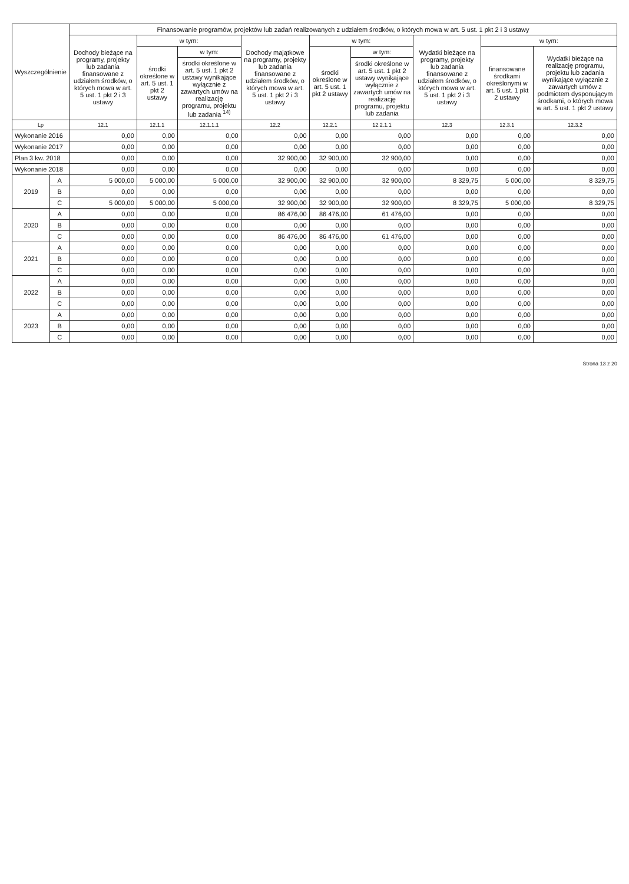| Wyszczególnienie | | Finansowanie programów, projektów lub zadań realizowanych z udziałem środków, o których mowa w art. 5 ust. 1 pkt 2 i 3 ustawy | | | | | | | | |
| --- | --- | --- | --- | --- | --- | --- | --- | --- | --- | --- |
| | | Dochody bieżące na programy, projekty lub zadania finansowane z udziałem środków, o których mowa w art. 5 ust. 1 pkt 2 i 3 ustawy | w tym: | | Dochody majątkowe na programy, projekty lub zadania finansowane z udziałem środków, o których mowa w art. 5 ust. 1 pkt 2 i 3 ustawy | w tym: | | Wydatki bieżące na programy, projekty lub zadania finansowane z udziałem środków, o których mowa w art. 5 ust. 1 pkt 2 i 3 ustawy | w tym: | |
| | | | środki określone w art. 5 ust. 1 pkt 2 ustawy | w tym: | | środki określone w art. 5 ust. 1 pkt 2 ustawy | w tym: | | finansowane środkami określonymi w art. 5 ust. 1 pkt 2 ustawy | Wydatki bieżące na realizację programu, projektu lub zadania wynikające wyłącznie z zawartych umów z podmiotem dysponującym środkami, o których mowa w art. 5 ust. 1 pkt 2 ustawy |
| | | | | środki określone w art. 5 ust. 1 pkt 2 ustawy wynikające wyłącznie z zawartych umów na realizację programu, projektu lub zadania <sup>14)</sup> | | | środki określone w art. 5 ust. 1 pkt 2 ustawy wynikające wyłącznie z zawartych umów na realizację programu, projektu lub zadania | | | |
| Lp | | 12.1 | 12.1.1 | 12.1.1.1 | 12.2 | 12.2.1 | 12.2.1.1 | 12.3 | 12.3.1 | 12.3.2 |
| Wykonanie 2016 | | 0,00 | 0,00 | 0,00 | 0,00 | 0,00 | 0,00 | 0,00 | 0,00 | 0,00 |
| Wykonanie 2017 | | 0,00 | 0,00 | 0,00 | 0,00 | 0,00 | 0,00 | 0,00 | 0,00 | 0,00 |
| Plan 3 kw. 2018 | | 0,00 | 0,00 | 0,00 | 32 900,00 | 32 900,00 | 32 900,00 | 0,00 | 0,00 | 0,00 |
| Wykonanie 2018 | | 0,00 | 0,00 | 0,00 | 0,00 | 0,00 | 0,00 | 0,00 | 0,00 | 0,00 |
| 2019 | A | 5 000,00 | 5 000,00 | 5 000,00 | 32 900,00 | 32 900,00 | 32 900,00 | 8 329,75 | 5 000,00 | 8 329,75 |
| | B | 0,00 | 0,00 | 0,00 | 0,00 | 0,00 | 0,00 | 0,00 | 0,00 | 0,00 |
| | C | 5 000,00 | 5 000,00 | 5 000,00 | 32 900,00 | 32 900,00 | 32 900,00 | 8 329,75 | 5 000,00 | 8 329,75 |
| 2020 | A | 0,00 | 0,00 | 0,00 | 86 476,00 | 86 476,00 | 61 476,00 | 0,00 | 0,00 | 0,00 |
| | B | 0,00 | 0,00 | 0,00 | 0,00 | 0,00 | 0,00 | 0,00 | 0,00 | 0,00 |
| | C | 0,00 | 0,00 | 0,00 | 86 476,00 | 86 476,00 | 61 476,00 | 0,00 | 0,00 | 0,00 |
| 2021 | A | 0,00 | 0,00 | 0,00 | 0,00 | 0,00 | 0,00 | 0,00 | 0,00 | 0,00 |
| | B | 0,00 | 0,00 | 0,00 | 0,00 | 0,00 | 0,00 | 0,00 | 0,00 | 0,00 |
| | C | 0,00 | 0,00 | 0,00 | 0,00 | 0,00 | 0,00 | 0,00 | 0,00 | 0,00 |
| 2022 | A | 0,00 | 0,00 | 0,00 | 0,00 | 0,00 | 0,00 | 0,00 | 0,00 | 0,00 |
| | B | 0,00 | 0,00 | 0,00 | 0,00 | 0,00 | 0,00 | 0,00 | 0,00 | 0,00 |
| | C | 0,00 | 0,00 | 0,00 | 0,00 | 0,00 | 0,00 | 0,00 | 0,00 | 0,00 |
| 2023 | A | 0,00 | 0,00 | 0,00 | 0,00 | 0,00 | 0,00 | 0,00 | 0,00 | 0,00 |
| | B | 0,00 | 0,00 | 0,00 | 0,00 | 0,00 | 0,00 | 0,00 | 0,00 | 0,00 |
| | C | 0,00 | 0,00 | 0,00 | 0,00 | 0,00 | 0,00 | 0,00 | 0,00 | 0,00 |
Strona 13 z 20